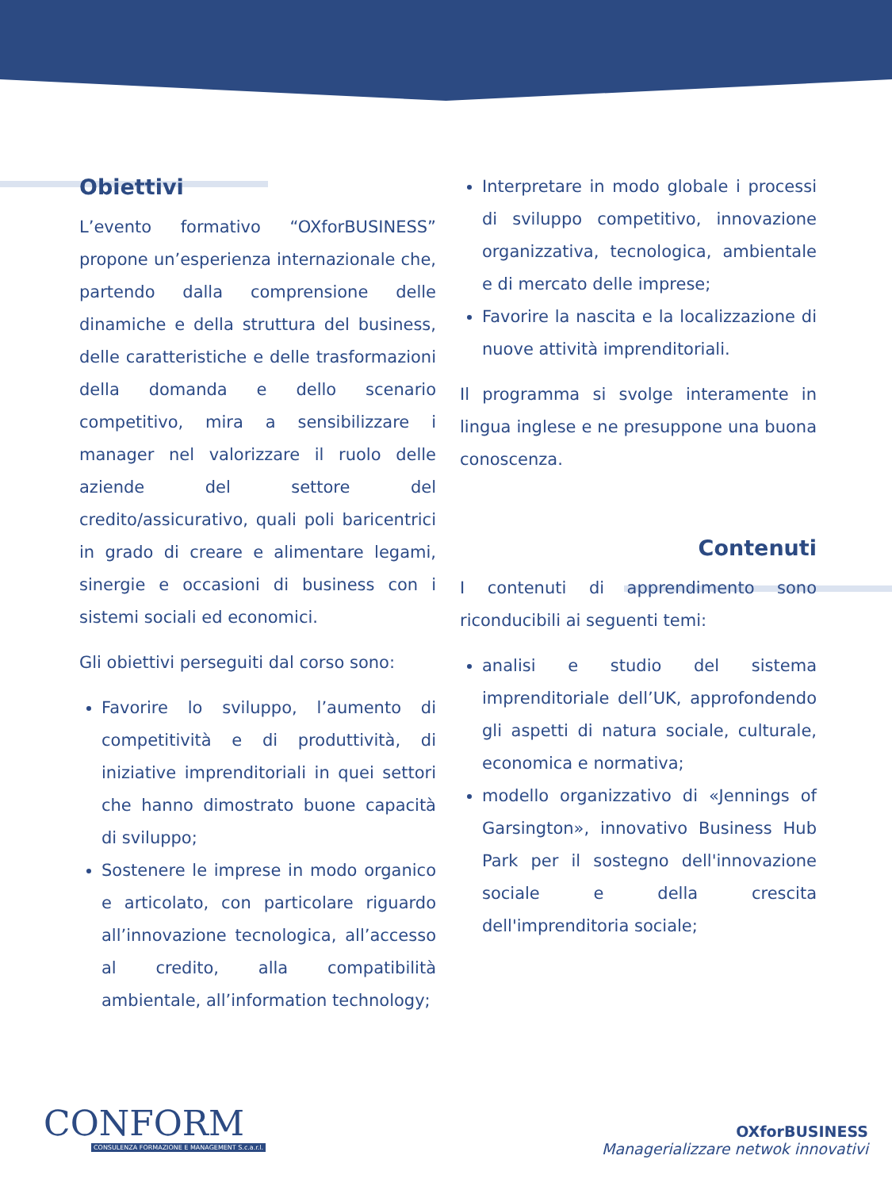Obiettivi
L’evento formativo “OXforBUSINESS” propone un’esperienza internazionale che, partendo dalla comprensione delle dinamiche e della struttura del business, delle caratteristiche e delle trasformazioni della domanda e dello scenario competitivo, mira a sensibilizzare i manager nel valorizzare il ruolo delle aziende del settore del credito/assicurativo, quali poli baricentrici in grado di creare e alimentare legami, sinergie e occasioni di business con i sistemi sociali ed economici.
Gli obiettivi perseguiti dal corso sono:
Favorire lo sviluppo, l’aumento di competitività e di produttività, di iniziative imprenditoriali in quei settori che hanno dimostrato buone capacità di sviluppo;
Sostenere le imprese in modo organico e articolato, con particolare riguardo all’innovazione tecnologica, all’accesso al credito, alla compatibilità ambientale, all’information technology;
Interpretare in modo globale i processi di sviluppo competitivo, innovazione organizzativa, tecnologica, ambientale e di mercato delle imprese;
Favorire la nascita e la localizzazione di nuove attività imprenditoriali.
Il programma si svolge interamente in lingua inglese e ne presuppone una buona conoscenza.
Contenuti
I contenuti di apprendimento sono riconducibili ai seguenti temi:
analisi e studio del sistema imprenditoriale dell’UK, approfondendo gli aspetti di natura sociale, culturale, economica e normativa;
modello organizzativo di «Jennings of Garsington», innovativo Business Hub Park per il sostegno dell'innovazione sociale e della crescita dell'imprenditoria sociale;
CONFORM
CONSULENZA FORMAZIONE E MANAGEMENT S.c.a.r.l.
OXforBUSINESS
Managerializzare netwok innovativi